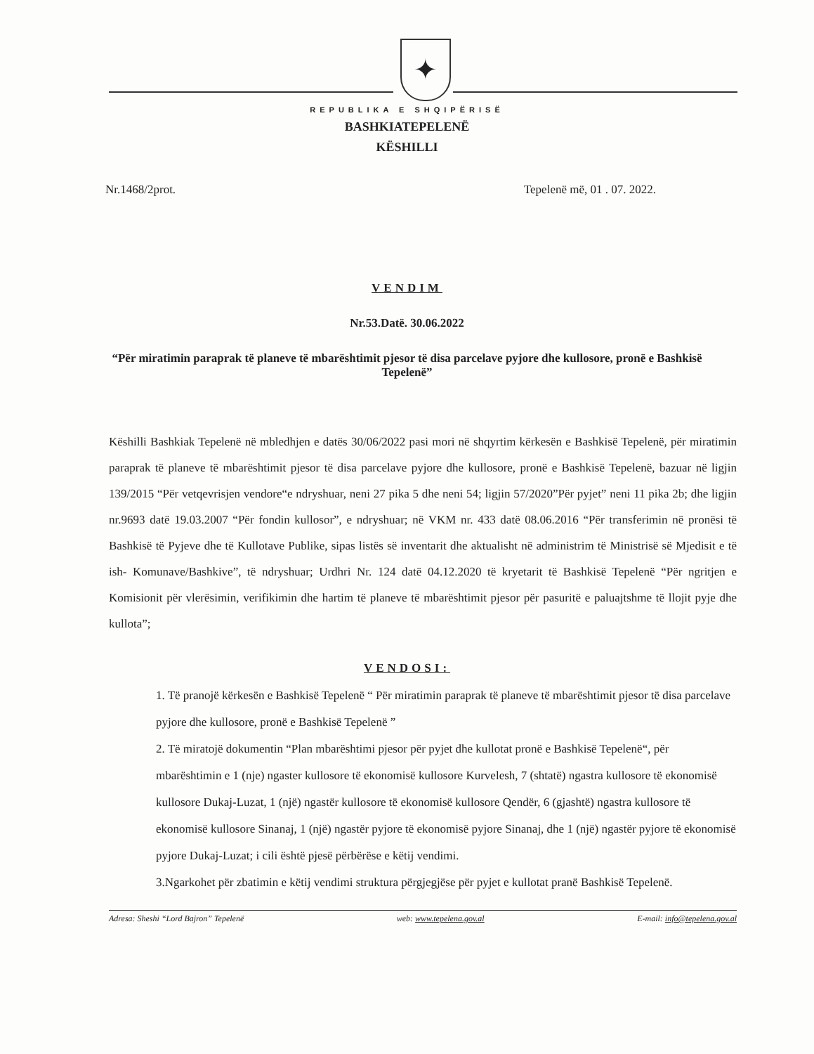✦
REPUBLIKA E SHQIPËRISË
BASHKIATEPELENË
KËSHILLI
Nr.1468/2prot. Tepelenë më, 01 . 07. 2022.
VENDIM
Nr.53.Datë. 30.06.2022
“Për miratimin paraprak të planeve të mbarështimit pjesor të disa parcelave pyjore dhe kullosore, pronë e Bashkisë Tepelenë”
Këshilli Bashkiak Tepelenë në mbledhjen e datës 30/06/2022 pasi mori në shqyrtim kërkesën e Bashkisë Tepelenë, për miratimin paraprak të planeve të mbarështimit pjesor të disa parcelave pyjore dhe kullosore, pronë e Bashkisë Tepelenë, bazuar në ligjin 139/2015 “Për vetqevrisjen vendore“e ndryshuar, neni 27 pika 5 dhe neni 54; ligjin 57/2020”Për pyjet” neni 11 pika 2b; dhe ligjin nr.9693 datë 19.03.2007 “Për fondin kullosor”, e ndryshuar; në VKM nr. 433 datë 08.06.2016 “Për transferimin në pronësi të Bashkisë të Pyjeve dhe të Kullotave Publike, sipas listës së inventarit dhe aktualisht në administrim të Ministrisë së Mjedisit e të ish- Komunave/Bashkive”, të ndryshuar; Urdhri Nr. 124 datë 04.12.2020 të kryetarit të Bashkisë Tepelenë “Për ngritjen e Komisionit për vlerësimin, verifikimin dhe hartim të planeve të mbarështimit pjesor për pasuritë e paluajtshme të llojit pyje dhe kullota”;
VENDOSI:
1. Të pranojë kërkesën e Bashkisë Tepelenë “ Për miratimin paraprak të planeve të mbarështimit pjesor të disa parcelave pyjore dhe kullosore, pronë e Bashkisë Tepelenë ”
2. Të miratojë dokumentin “Plan mbarështimi pjesor për pyjet dhe kullotat pronë e Bashkisë Tepelenë“, për mbarështimin e 1 (nje) ngaster kullosore të ekonomisë kullosore Kurvelesh, 7 (shtatë) ngastra kullosore të ekonomisë kullosore Dukaj-Luzat, 1 (një) ngastër kullosore të ekonomisë kullosore Qendër, 6 (gjashtë) ngastra kullosore të ekonomisë kullosore Sinanaj, 1 (një) ngastër pyjore të ekonomisë pyjore Sinanaj, dhe 1 (një) ngastër pyjore të ekonomisë pyjore Dukaj-Luzat; i cili është pjesë përbërëse e këtij vendimi.
3.Ngarkohet për zbatimin e këtij vendimi struktura përgjegjëse për pyjet e kullotat pranë Bashkisë Tepelenë.
Adresa: Sheshi “Lord Bajron” Tepelenë web: www.tepelena.gov.al E-mail: info@tepelena.gov.al